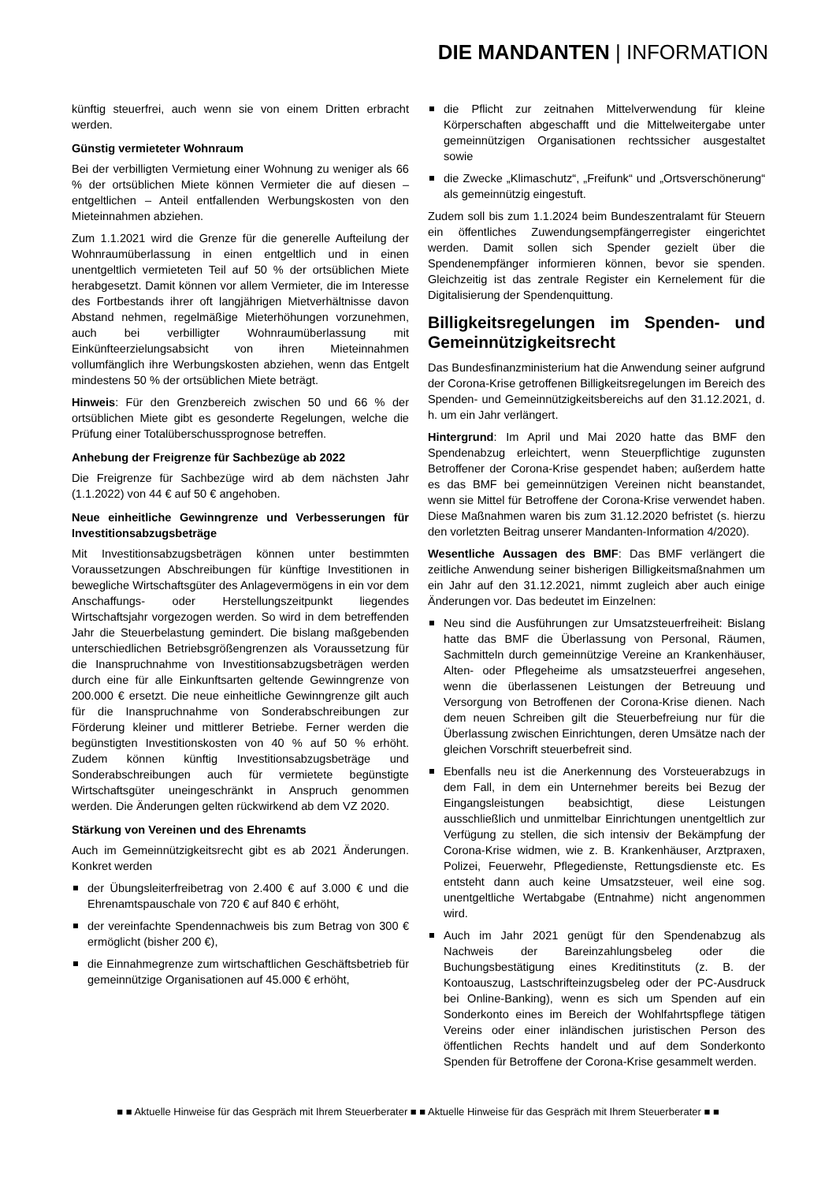DIE MANDANTEN | INFORMATION
künftig steuerfrei, auch wenn sie von einem Dritten erbracht werden.
Günstig vermieteter Wohnraum
Bei der verbilligten Vermietung einer Wohnung zu weniger als 66 % der ortsüblichen Miete können Vermieter die auf diesen – entgeltlichen – Anteil entfallenden Werbungskosten von den Mieteinnahmen abziehen.
Zum 1.1.2021 wird die Grenze für die generelle Aufteilung der Wohnraumüberlassung in einen entgeltlich und in einen unentgeltlich vermieteten Teil auf 50 % der ortsüblichen Miete herabgesetzt. Damit können vor allem Vermieter, die im Interesse des Fortbestands ihrer oft langjährigen Mietverhältnisse davon Abstand nehmen, regelmäßige Mieterhöhungen vorzunehmen, auch bei verbilligter Wohnraumüberlassung mit Einkünfteerzielungsabsicht von ihren Mieteinnahmen vollumfänglich ihre Werbungskosten abziehen, wenn das Entgelt mindestens 50 % der ortsüblichen Miete beträgt.
Hinweis: Für den Grenzbereich zwischen 50 und 66 % der ortsüblichen Miete gibt es gesonderte Regelungen, welche die Prüfung einer Totalüberschussprognose betreffen.
Anhebung der Freigrenze für Sachbezüge ab 2022
Die Freigrenze für Sachbezüge wird ab dem nächsten Jahr (1.1.2022) von 44 € auf 50 € angehoben.
Neue einheitliche Gewinngrenze und Verbesserungen für Investitionsabzugsbeträge
Mit Investitionsabzugsbeträgen können unter bestimmten Voraussetzungen Abschreibungen für künftige Investitionen in bewegliche Wirtschaftsgüter des Anlagevermögens in ein vor dem Anschaffungs- oder Herstellungszeitpunkt liegendes Wirtschaftsjahr vorgezogen werden. So wird in dem betreffenden Jahr die Steuerbelastung gemindert. Die bislang maßgebenden unterschiedlichen Betriebsgrößengrenzen als Voraussetzung für die Inanspruchnahme von Investitionsabzugsbeträgen werden durch eine für alle Einkunftsarten geltende Gewinngrenze von 200.000 € ersetzt. Die neue einheitliche Gewinngrenze gilt auch für die Inanspruchnahme von Sonderabschreibungen zur Förderung kleiner und mittlerer Betriebe. Ferner werden die begünstigten Investitionskosten von 40 % auf 50 % erhöht. Zudem können künftig Investitionsabzugsbeträge und Sonderabschreibungen auch für vermietete begünstigte Wirtschaftsgüter uneingeschränkt in Anspruch genommen werden. Die Änderungen gelten rückwirkend ab dem VZ 2020.
Stärkung von Vereinen und des Ehrenamts
Auch im Gemeinnützigkeitsrecht gibt es ab 2021 Änderungen. Konkret werden
der Übungsleiterfreibetrag von 2.400 € auf 3.000 € und die Ehrenamtspauschale von 720 € auf 840 € erhöht,
der vereinfachte Spendennachweis bis zum Betrag von 300 € ermöglicht (bisher 200 €),
die Einnahmegrenze zum wirtschaftlichen Geschäftsbetrieb für gemeinnützige Organisationen auf 45.000 € erhöht,
die Pflicht zur zeitnahen Mittelverwendung für kleine Körperschaften abgeschafft und die Mittelweitergabe unter gemeinnützigen Organisationen rechtssicher ausgestaltet sowie
die Zwecke „Klimaschutz“, „Freifunk“ und „Ortsverschönerung“ als gemeinnützig eingestuft.
Zudem soll bis zum 1.1.2024 beim Bundeszentralamt für Steuern ein öffentliches Zuwendungsempfängerregister eingerichtet werden. Damit sollen sich Spender gezielt über die Spendenempfänger informieren können, bevor sie spenden. Gleichzeitig ist das zentrale Register ein Kernelement für die Digitalisierung der Spendenquittung.
Billigkeitsregelungen im Spenden- und Gemeinnützigkeitsrecht
Das Bundesfinanzministerium hat die Anwendung seiner aufgrund der Corona-Krise getroffenen Billigkeitsregelungen im Bereich des Spenden- und Gemeinnützigkeitsbereichs auf den 31.12.2021, d. h. um ein Jahr verlängert.
Hintergrund: Im April und Mai 2020 hatte das BMF den Spendenabzug erleichtert, wenn Steuerpflichtige zugunsten Betroffener der Corona-Krise gespendet haben; außerdem hatte es das BMF bei gemeinnützigen Vereinen nicht beanstandet, wenn sie Mittel für Betroffene der Corona-Krise verwendet haben. Diese Maßnahmen waren bis zum 31.12.2020 befristet (s. hierzu den vorletzten Beitrag unserer Mandanten-Information 4/2020).
Wesentliche Aussagen des BMF: Das BMF verlängert die zeitliche Anwendung seiner bisherigen Billigkeitsmaßnahmen um ein Jahr auf den 31.12.2021, nimmt zugleich aber auch einige Änderungen vor. Das bedeutet im Einzelnen:
Neu sind die Ausführungen zur Umsatzsteuerfreiheit: Bislang hatte das BMF die Überlassung von Personal, Räumen, Sachmitteln durch gemeinnützige Vereine an Krankenhäuser, Alten- oder Pflegeheime als umsatzsteuerfrei angesehen, wenn die überlassenen Leistungen der Betreuung und Versorgung von Betroffenen der Corona-Krise dienen. Nach dem neuen Schreiben gilt die Steuerbefreiung nur für die Überlassung zwischen Einrichtungen, deren Umsätze nach der gleichen Vorschrift steuerbefreit sind.
Ebenfalls neu ist die Anerkennung des Vorsteuerabzugs in dem Fall, in dem ein Unternehmer bereits bei Bezug der Eingangsleistungen beabsichtigt, diese Leistungen ausschließlich und unmittelbar Einrichtungen unentgeltlich zur Verfügung zu stellen, die sich intensiv der Bekämpfung der Corona-Krise widmen, wie z. B. Krankenhäuser, Arztpraxen, Polizei, Feuerwehr, Pflegedienste, Rettungsdienste etc. Es entsteht dann auch keine Umsatzsteuer, weil eine sog. unentgeltliche Wertabgabe (Entnahme) nicht angenommen wird.
Auch im Jahr 2021 genügt für den Spendenabzug als Nachweis der Bareinzahlungsbeleg oder die Buchungsbestätigung eines Kreditinstituts (z. B. der Kontoauszug, Lastschrifteinzugsbeleg oder der PC-Ausdruck bei Online-Banking), wenn es sich um Spenden auf ein Sonderkonto eines im Bereich der Wohlfahrtspflege tätigen Vereins oder einer inländischen juristischen Person des öffentlichen Rechts handelt und auf dem Sonderkonto Spenden für Betroffene der Corona-Krise gesammelt werden.
■ ■ Aktuelle Hinweise für das Gespräch mit Ihrem Steuerberater ■ ■ Aktuelle Hinweise für das Gespräch mit Ihrem Steuerberater ■ ■